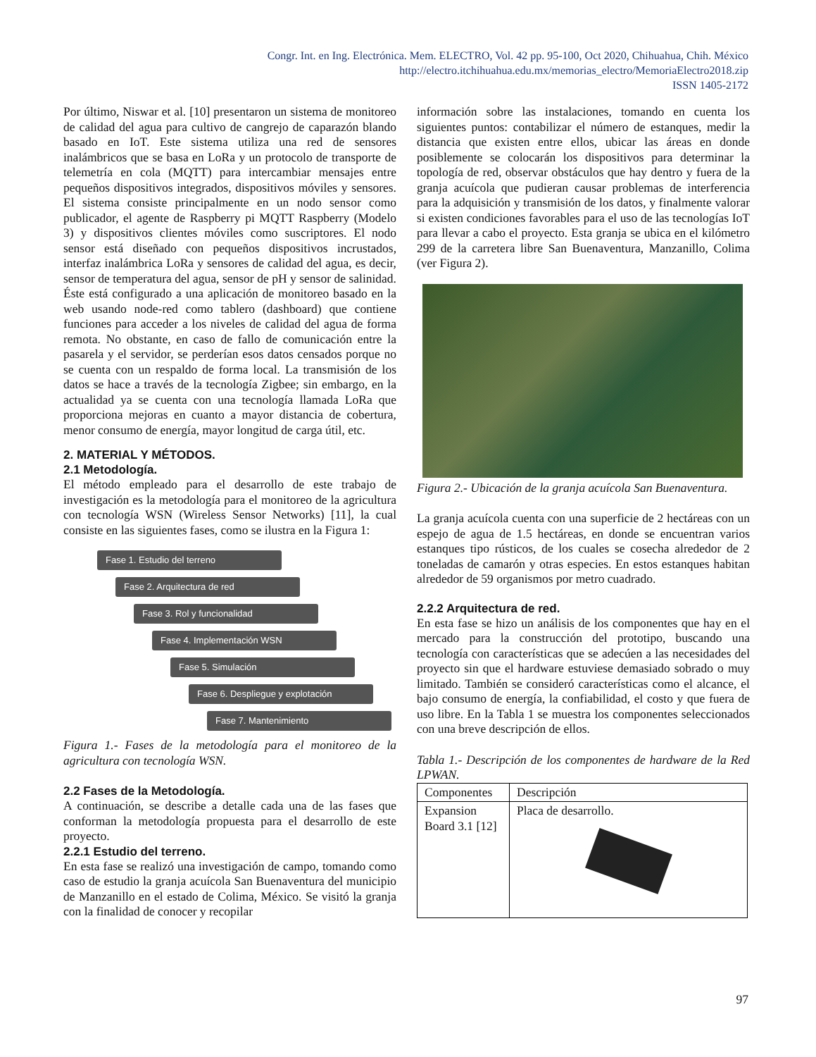Congr. Int. en Ing. Electrónica. Mem. ELECTRO, Vol. 42 pp. 95-100, Oct 2020, Chihuahua, Chih. México
http://electro.itchihuahua.edu.mx/memorias_electro/MemoriaElectro2018.zip
ISSN 1405-2172
Por último, Niswar et al. [10] presentaron un sistema de monitoreo de calidad del agua para cultivo de cangrejo de caparazón blando basado en IoT. Este sistema utiliza una red de sensores inalámbricos que se basa en LoRa y un protocolo de transporte de telemetría en cola (MQTT) para intercambiar mensajes entre pequeños dispositivos integrados, dispositivos móviles y sensores. El sistema consiste principalmente en un nodo sensor como publicador, el agente de Raspberry pi MQTT Raspberry (Modelo 3) y dispositivos clientes móviles como suscriptores. El nodo sensor está diseñado con pequeños dispositivos incrustados, interfaz inalámbrica LoRa y sensores de calidad del agua, es decir, sensor de temperatura del agua, sensor de pH y sensor de salinidad. Éste está configurado a una aplicación de monitoreo basado en la web usando node-red como tablero (dashboard) que contiene funciones para acceder a los niveles de calidad del agua de forma remota. No obstante, en caso de fallo de comunicación entre la pasarela y el servidor, se perderían esos datos censados porque no se cuenta con un respaldo de forma local. La transmisión de los datos se hace a través de la tecnología Zigbee; sin embargo, en la actualidad ya se cuenta con una tecnología llamada LoRa que proporciona mejoras en cuanto a mayor distancia de cobertura, menor consumo de energía, mayor longitud de carga útil, etc.
2. MATERIAL Y MÉTODOS.
2.1 Metodología.
El método empleado para el desarrollo de este trabajo de investigación es la metodología para el monitoreo de la agricultura con tecnología WSN (Wireless Sensor Networks) [11], la cual consiste en las siguientes fases, como se ilustra en la Figura 1:
Fase 1. Estudio del terreno
Fase 2. Arquitectura de red
Fase 3. Rol y funcionalidad
Fase 4. Implementación WSN
Fase 5. Simulación
Fase 6. Despliegue y explotación
Fase 7. Mantenimiento
Figura 1.- Fases de la metodología para el monitoreo de la agricultura con tecnología WSN.
2.2 Fases de la Metodología.
A continuación, se describe a detalle cada una de las fases que conforman la metodología propuesta para el desarrollo de este proyecto.
2.2.1 Estudio del terreno.
En esta fase se realizó una investigación de campo, tomando como caso de estudio la granja acuícola San Buenaventura del municipio de Manzanillo en el estado de Colima, México. Se visitó la granja con la finalidad de conocer y recopilar
información sobre las instalaciones, tomando en cuenta los siguientes puntos: contabilizar el número de estanques, medir la distancia que existen entre ellos, ubicar las áreas en donde posiblemente se colocarán los dispositivos para determinar la topología de red, observar obstáculos que hay dentro y fuera de la granja acuícola que pudieran causar problemas de interferencia para la adquisición y transmisión de los datos, y finalmente valorar si existen condiciones favorables para el uso de las tecnologías IoT para llevar a cabo el proyecto. Esta granja se ubica en el kilómetro 299 de la carretera libre San Buenaventura, Manzanillo, Colima (ver Figura 2).
Figura 2.- Ubicación de la granja acuícola San Buenaventura.
La granja acuícola cuenta con una superficie de 2 hectáreas con un espejo de agua de 1.5 hectáreas, en donde se encuentran varios estanques tipo rústicos, de los cuales se cosecha alrededor de 2 toneladas de camarón y otras especies. En estos estanques habitan alrededor de 59 organismos por metro cuadrado.
2.2.2 Arquitectura de red.
En esta fase se hizo un análisis de los componentes que hay en el mercado para la construcción del prototipo, buscando una tecnología con características que se adecúen a las necesidades del proyecto sin que el hardware estuviese demasiado sobrado o muy limitado. También se consideró características como el alcance, el bajo consumo de energía, la confiabilidad, el costo y que fuera de uso libre. En la Tabla 1 se muestra los componentes seleccionados con una breve descripción de ellos.
Tabla 1.- Descripción de los componentes de hardware de la Red LPWAN.
| Componentes | Descripción |
| Expansion Board 3.1 [12] | Placa de desarrollo. |
97